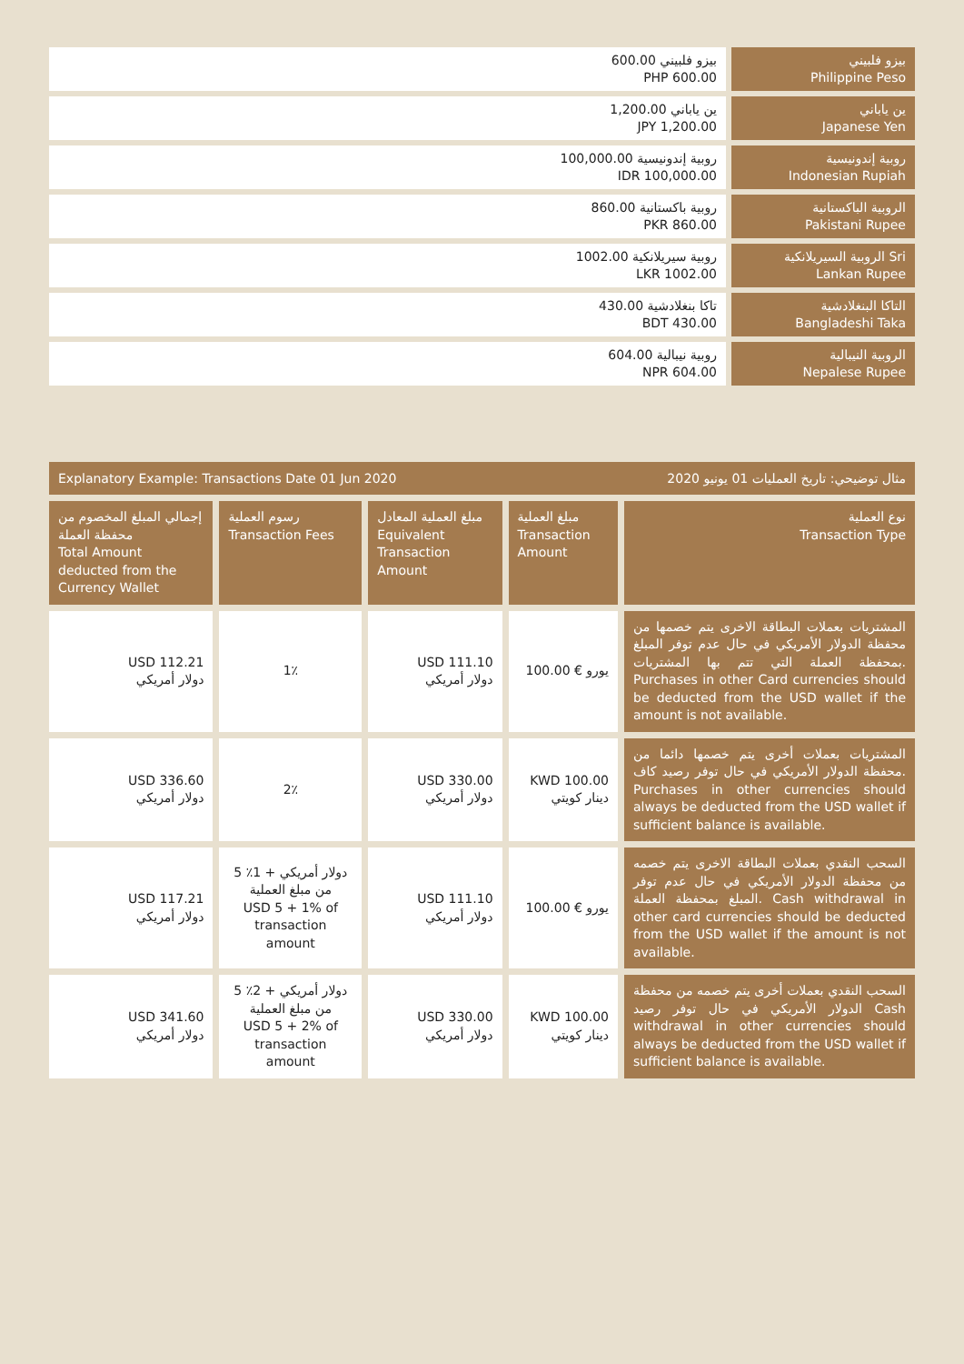| 600.00 بيزو فلبيني PHP 600.00 | بيزو فلبيني Philippine Peso |
| 1,200.00 ين ياباني JPY 1,200.00 | ين ياباني Japanese Yen |
| 100,000.00 روبية إندونيسية IDR 100,000.00 | روبية إندونيسية Indonesian Rupiah |
| 860.00 روبية باكستانية PKR 860.00 | الروبية الباكستانية Pakistani Rupee |
| 1002.00 روبية سيريلانكية LKR 1002.00 | الروبية السيريلانكية Sri Lankan Rupee |
| 430.00 تاكا بنغلادشية BDT 430.00 | التاكا البنغلادشية Bangladeshi Taka |
| 604.00 روبية نيبالية NPR 604.00 | الروبية النيبالية Nepalese Rupee |
Explanatory Example: Transactions Date 01 Jun 2020 مثال توضيحي: تاريخ العمليات 01 يونيو 2020
| إجمالي المبلغ المخصوم من محفظة العملة Total Amount deducted from the Currency Wallet | رسوم العملية Transaction Fees | مبلغ العملية المعادل Equivalent Transaction Amount | مبلغ العملية Transaction Amount | نوع العملية Transaction Type |
| --- | --- | --- | --- | --- |
| USD 112.21 دولار أمريكي | 1٪ | USD 111.10 دولار أمريكي | 100.00 € يورو | المشتريات بعملات البطاقة الاخرى يتم خصمها من محفظة الدولار الأمريكي في حال عدم توفر المبلغ بمحفظة العملة التي تتم بها المشتريات. Purchases in other Card currencies should be deducted from the USD wallet if the amount is not available. |
| USD 336.60 دولار أمريكي | 2٪ | USD 330.00 دولار أمريكي | KWD 100.00 دينار كويتي | المشتريات بعملات أخرى يتم خصمها دائما من محفظة الدولار الأمريكي في حال توفر رصيد كاف. Purchases in other currencies should always be deducted from the USD wallet if sufficient balance is available. |
| USD 117.21 دولار أمريكي | 5 دولار أمريكي + 1٪ من مبلغ العملية USD 5 + 1% of transaction amount | USD 111.10 دولار أمريكي | 100.00 € يورو | السحب النقدي بعملات البطاقة الاخرى يتم خصمه من محفظة الدولار الأمريكي في حال عدم توفر المبلغ بمحفظة العملة. Cash withdrawal in other card currencies should be deducted from the USD wallet if the amount is not available. |
| USD 341.60 دولار أمريكي | 5 دولار أمريكي + 2٪ من مبلغ العملية USD 5 + 2% of transaction amount | USD 330.00 دولار أمريكي | KWD 100.00 دينار كويتي | السحب النقدي بعملات أخرى يتم خصمه من محفظة الدولار الأمريكي في حال توفر رصيد Cash withdrawal in other currencies should always be deducted from the USD wallet if sufficient balance is available. |